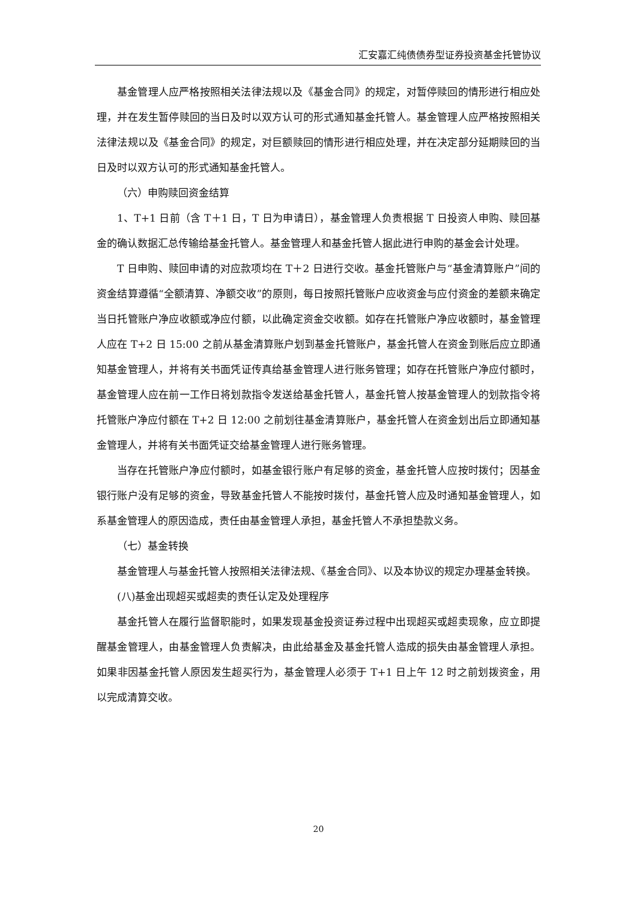汇安嘉汇纯债债券型证券投资基金托管协议
基金管理人应严格按照相关法律法规以及《基金合同》的规定，对暂停赎回的情形进行相应处理，并在发生暂停赎回的当日及时以双方认可的形式通知基金托管人。基金管理人应严格按照相关法律法规以及《基金合同》的规定，对巨额赎回的情形进行相应处理，并在决定部分延期赎回的当日及时以双方认可的形式通知基金托管人。
（六）申购赎回资金结算
1、T+1 日前（含 T＋1 日，T 日为申请日），基金管理人负责根据 T 日投资人申购、赎回基金的确认数据汇总传输给基金托管人。基金管理人和基金托管人据此进行申购的基金会计处理。
T 日申购、赎回申请的对应款项均在 T＋2 日进行交收。基金托管账户与“基金清算账户”间的资金结算遵循“全额清算、净额交收”的原则，每日按照托管账户应收资金与应付资金的差额来确定当日托管账户净应收额或净应付额，以此确定资金交收额。如存在托管账户净应收额时，基金管理人应在 T+2 日 15:00 之前从基金清算账户划到基金托管账户，基金托管人在资金到账后应立即通知基金管理人，并将有关书面凭证传真给基金管理人进行账务管理；如存在托管账户净应付额时，基金管理人应在前一工作日将划款指令发送给基金托管人，基金托管人按基金管理人的划款指令将托管账户净应付额在 T+2 日 12:00 之前划往基金清算账户，基金托管人在资金划出后立即通知基金管理人，并将有关书面凭证交给基金管理人进行账务管理。
当存在托管账户净应付额时，如基金银行账户有足够的资金，基金托管人应按时拨付；因基金银行账户没有足够的资金，导致基金托管人不能按时拨付，基金托管人应及时通知基金管理人，如系基金管理人的原因造成，责任由基金管理人承担，基金托管人不承担垫款义务。
（七）基金转换
基金管理人与基金托管人按照相关法律法规、《基金合同》、以及本协议的规定办理基金转换。
(八)基金出现超买或超卖的责任认定及处理程序
基金托管人在履行监督职能时，如果发现基金投资证券过程中出现超买或超卖现象，应立即提醒基金管理人，由基金管理人负责解决，由此给基金及基金托管人造成的损失由基金管理人承担。如果非因基金托管人原因发生超买行为，基金管理人必须于 T+1 日上午 12 时之前划拨资金，用以完成清算交收。
20